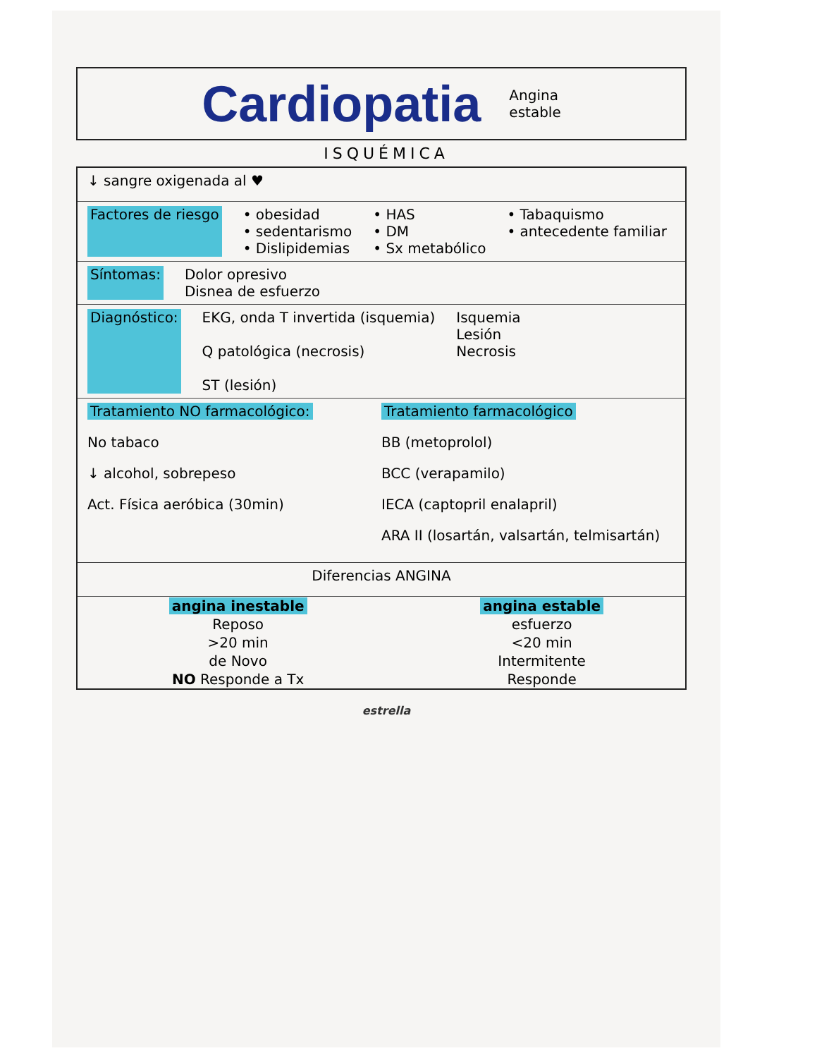Cardiopatia
Angina
estable
ISQUÉMICA
↓ sangre oxigenada al ♥
Factores de riesgo • obesidad
• sedentarismo
• Dislipidemias • HAS
• DM
• Sx metabólico • Tabaquismo
• antecedente familiar
Síntomas: Dolor opresivo
Disnea de esfuerzo
Diagnóstico: EKG, onda T invertida (isquemia)
Q patológica (necrosis)
ST (lesión) Isquemia
Lesión
Necrosis
Tratamiento NO farmacológico:
No tabaco
↓ alcohol, sobrepeso
Act. Física aeróbica (30min)
Tratamiento farmacológico
BB (metoprolol)
BCC (verapamilo)
IECA (captopril enalapril)
ARA II (losartán, valsartán, telmisartán)
Diferencias ANGINA
| angina inestable | angina estable |
| --- | --- |
| Reposo | esfuerzo |
| >20 min | <20 min |
| de Novo | Intermitente |
| NO Responde a Tx | Responde |
estrella